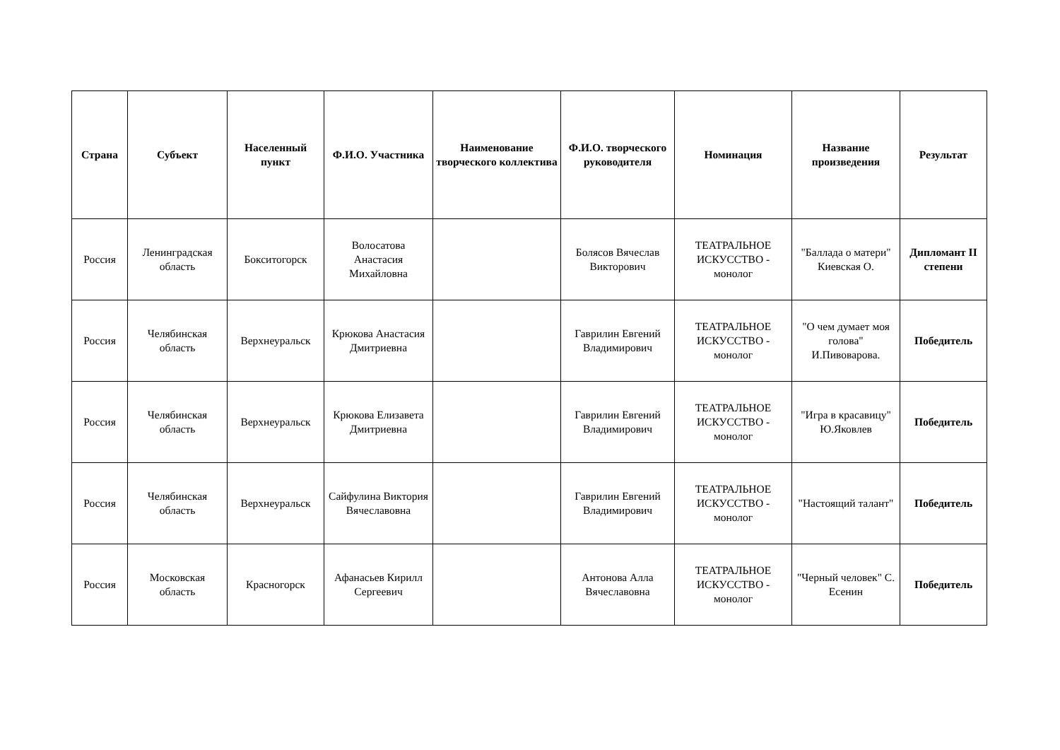| Страна | Субъект | Населенный пункт | Ф.И.О. Участника | Наименование творческого коллектива | Ф.И.О. творческого руководителя | Номинация | Название произведения | Результат |
| --- | --- | --- | --- | --- | --- | --- | --- | --- |
| Россия | Ленинградская область | Бокситогорск | Волосатова Анастасия Михайловна | | Болясов Вячеслав Викторович | ТЕАТРАЛЬНОЕ ИСКУССТВО - монолог | "Баллада о матери" Киевская О. | Дипломант II степени |
| Россия | Челябинская область | Верхнеуральск | Крюкова Анастасия Дмитриевна | | Гаврилин Евгений Владимирович | ТЕАТРАЛЬНОЕ ИСКУССТВО - монолог | "О чем думает моя голова" И.Пивоварова. | Победитель |
| Россия | Челябинская область | Верхнеуральск | Крюкова Елизавета Дмитриевна | | Гаврилин Евгений Владимирович | ТЕАТРАЛЬНОЕ ИСКУССТВО - монолог | "Игра в красавицу" Ю.Яковлев | Победитель |
| Россия | Челябинская область | Верхнеуральск | Сайфулина Виктория Вячеславовна | | Гаврилин Евгений Владимирович | ТЕАТРАЛЬНОЕ ИСКУССТВО - монолог | "Настоящий талант" | Победитель |
| Россия | Московская область | Красногорск | Афанасьев Кирилл Сергеевич | | Антонова Алла Вячеславовна | ТЕАТРАЛЬНОЕ ИСКУССТВО - монолог | "Черный человек" С. Есенин | Победитель |